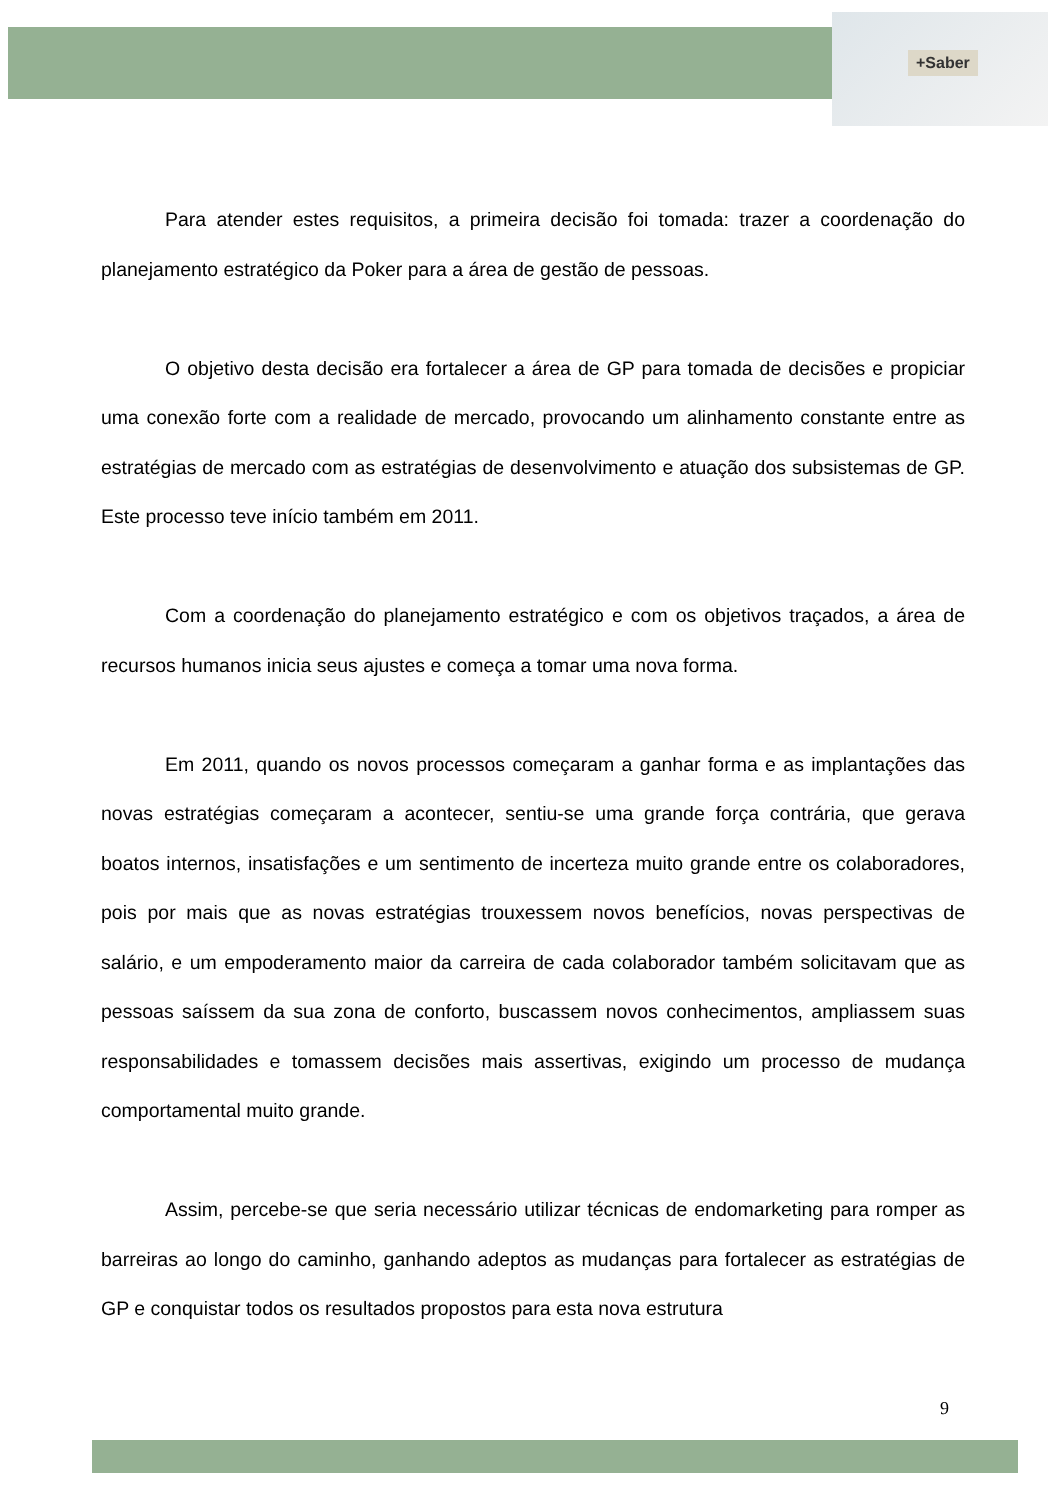+Saber
Para atender estes requisitos, a primeira decisão foi tomada: trazer a coordenação do planejamento estratégico da Poker para a área de gestão de pessoas.
O objetivo desta decisão era fortalecer a área de GP para tomada de decisões e propiciar uma conexão forte com a realidade de mercado, provocando um alinhamento constante entre as estratégias de mercado com as estratégias de desenvolvimento e atuação dos subsistemas de GP. Este processo teve início também em 2011.
Com a coordenação do planejamento estratégico e com os objetivos traçados, a área de recursos humanos inicia seus ajustes e começa a tomar uma nova forma.
Em 2011, quando os novos processos começaram a ganhar forma e as implantações das novas estratégias começaram a acontecer, sentiu-se uma grande força contrária, que gerava boatos internos, insatisfações e um sentimento de incerteza muito grande entre os colaboradores, pois por mais que as novas estratégias trouxessem novos benefícios, novas perspectivas de salário, e um empoderamento maior da carreira de cada colaborador também solicitavam que as pessoas saíssem da sua zona de conforto, buscassem novos conhecimentos, ampliassem suas responsabilidades e tomassem decisões mais assertivas, exigindo um processo de mudança comportamental muito grande.
Assim, percebe-se que seria necessário utilizar técnicas de endomarketing para romper as barreiras ao longo do caminho, ganhando adeptos as mudanças para fortalecer as estratégias de GP e conquistar todos os resultados propostos para esta nova estrutura
9